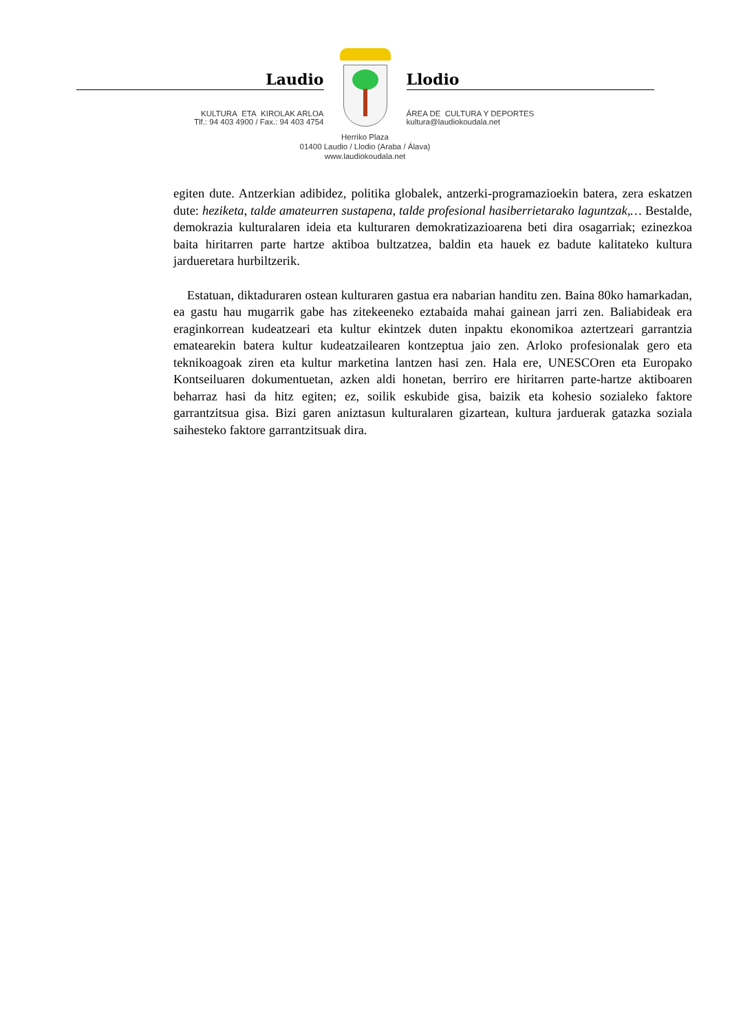Laudio
KULTURA ETA KIROLAK ARLOA
Tlf.: 94 403 4900 / Fax.: 94 403 4754
Llodio
ÁREA DE CULTURA Y DEPORTES
kultura@laudiokoudala.net
Herriko Plaza
01400 Laudio / Llodio (Araba / Álava)
www.laudiokoudala.net
egiten dute. Antzerkian adibidez, politika globalek, antzerki-programazioekin batera, zera eskatzen dute: heziketa, talde amateurren sustapena, talde profesional hasiberrietarako laguntzak,… Bestalde, demokrazia kulturalaren ideia eta kulturaren demokratizazioarena beti dira osagarriak; ezinezkoa baita hiritarren parte hartze aktiboa bultzatzea, baldin eta hauek ez badute kalitateko kultura jardueretara hurbiltzerik.
Estatuan, diktaduraren ostean kulturaren gastua era nabarian handitu zen. Baina 80ko hamarkadan, ea gastu hau mugarrik gabe has zitekeeneko eztabaida mahai gainean jarri zen. Baliabideak era eraginkorrean kudeatzeari eta kultur ekintzek duten inpaktu ekonomikoa aztertzeari garrantzia ematearekin batera kultur kudeatzailearen kontzeptua jaio zen. Arloko profesionalak gero eta teknikoagoak ziren eta kultur marketina lantzen hasi zen. Hala ere, UNESCOren eta Europako Kontseiluaren dokumentuetan, azken aldi honetan, berriro ere hiritarren parte-hartze aktiboaren beharraz hasi da hitz egiten; ez, soilik eskubide gisa, baizik eta kohesio sozialeko faktore garrantzitsua gisa. Bizi garen aniztasun kulturalaren gizartean, kultura jarduerak gatazka soziala saihesteko faktore garrantzitsuak dira.